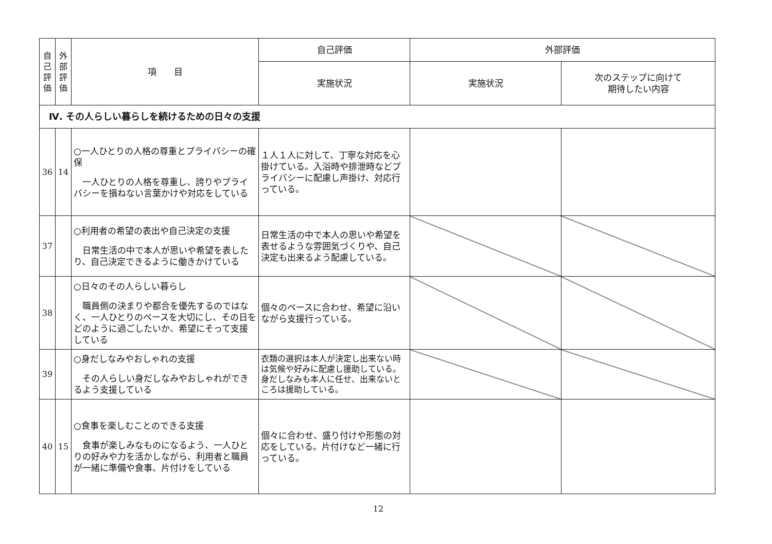| 自 己 評 価 | 外 部 評 価 | 項 目 | 自己評価 | 外部評価 | |
| --- | --- | --- | --- | --- | --- |
| | | | 実施状況 | 実施状況 | 次のステップに向けて 期待したい内容 |
| Ⅳ. その人らしい暮らしを続けるための日々の支援 | | | | | |
| 36 | 14 | ○一人ひとりの人格の尊重とプライバシーの確保 一人ひとりの人格を尊重し、誇りやプライバシーを損ねない言葉かけや対応をしている | １人１人に対して、丁寧な対応を心掛けている。入浴時や排泄時などプライバシーに配慮し声掛け、対応行っている。 | | |
| 37 | | ○利用者の希望の表出や自己決定の支援 日常生活の中で本人が思いや希望を表したり、自己決定できるように働きかけている | 日常生活の中で本人の思いや希望を表せるような雰囲気づくりや、自己決定も出来るよう配慮している。 | | |
| 38 | | ○日々のその人らしい暮らし 職員側の決まりや都合を優先するのではなく、一人ひとりのペースを大切にし、その日をどのように過ごしたいか、希望にそって支援している | 個々のペースに合わせ、希望に沿いながら支援行っている。 | | |
| 39 | | ○身だしなみやおしゃれの支援 その人らしい身だしなみやおしゃれができるよう支援している | 衣類の選択は本人が決定し出来ない時は気候や好みに配慮し援助している。身だしなみも本人に任せ、出来ないところは援助している。 | | |
| 40 | 15 | ○食事を楽しむことのできる支援 食事が楽しみなものになるよう、一人ひとりの好みや力を活かしながら、利用者と職員が一緒に準備や食事、片付けをしている | 個々に合わせ、盛り付けや形態の対応をしている。片付けなど一緒に行っている。 | | |
12